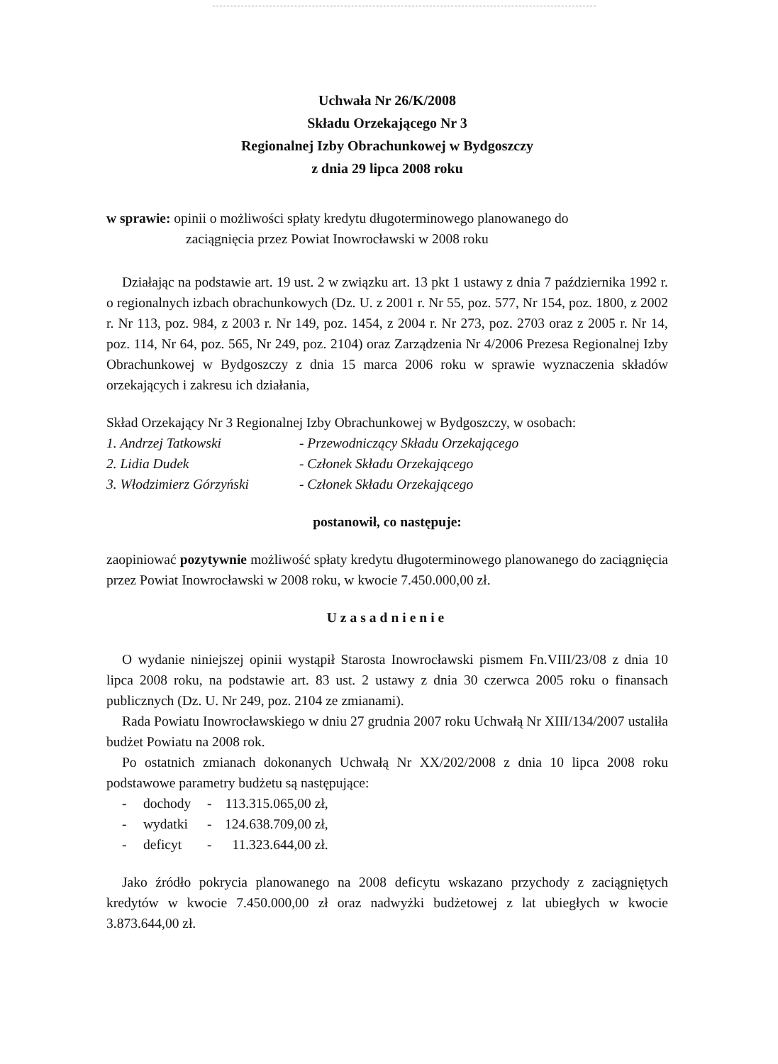Uchwała Nr 26/K/2008
Składu Orzekającego Nr 3
Regionalnej Izby Obrachunkowej w Bydgoszczy
z dnia 29 lipca 2008 roku
w sprawie: opinii o możliwości spłaty kredytu długoterminowego planowanego do
zaciągnięcia przez Powiat Inowrocławski w 2008 roku
Działając na podstawie art. 19 ust. 2 w związku art. 13 pkt 1 ustawy z dnia 7 października 1992 r. o regionalnych izbach obrachunkowych (Dz. U. z 2001 r. Nr 55, poz. 577, Nr 154, poz. 1800, z 2002 r. Nr 113, poz. 984, z 2003 r. Nr 149, poz. 1454, z 2004 r. Nr 273, poz. 2703 oraz z 2005 r. Nr 14, poz. 114, Nr 64, poz. 565, Nr 249, poz. 2104) oraz Zarządzenia Nr 4/2006 Prezesa Regionalnej Izby Obrachunkowej w Bydgoszczy z dnia 15 marca 2006 roku w sprawie wyznaczenia składów orzekających i zakresu ich działania,
Skład Orzekający Nr 3 Regionalnej Izby Obrachunkowej w Bydgoszczy, w osobach:
| 1. Andrzej Tatkowski | - Przewodniczący Składu Orzekającego |
| 2. Lidia Dudek | - Członek Składu Orzekającego |
| 3. Włodzimierz Górzyński | - Członek Składu Orzekającego |
postanowił, co następuje:
zaopiniować pozytywnie możliwość spłaty kredytu długoterminowego planowanego do zaciągnięcia przez Powiat Inowrocławski w 2008 roku, w kwocie 7.450.000,00 zł.
Uzasadnienie
O wydanie niniejszej opinii wystąpił Starosta Inowrocławski pismem Fn.VIII/23/08 z dnia 10 lipca 2008 roku, na podstawie art. 83 ust. 2 ustawy z dnia 30 czerwca 2005 roku o finansach publicznych (Dz. U. Nr 249, poz. 2104 ze zmianami).
Rada Powiatu Inowrocławskiego w dniu 27 grudnia 2007 roku Uchwałą Nr XIII/134/2007 ustaliła budżet Powiatu na 2008 rok.
Po ostatnich zmianach dokonanych Uchwałą Nr XX/202/2008 z dnia 10 lipca 2008 roku podstawowe parametry budżetu są następujące:
| - | dochody | - | 113.315.065,00 zł, |
| - | wydatki | - | 124.638.709,00 zł, |
| - | deficyt | - | 11.323.644,00 zł. |
Jako źródło pokrycia planowanego na 2008 deficytu wskazano przychody z zaciągniętych kredytów w kwocie 7.450.000,00 zł oraz nadwyżki budżetowej z lat ubiegłych w kwocie 3.873.644,00 zł.